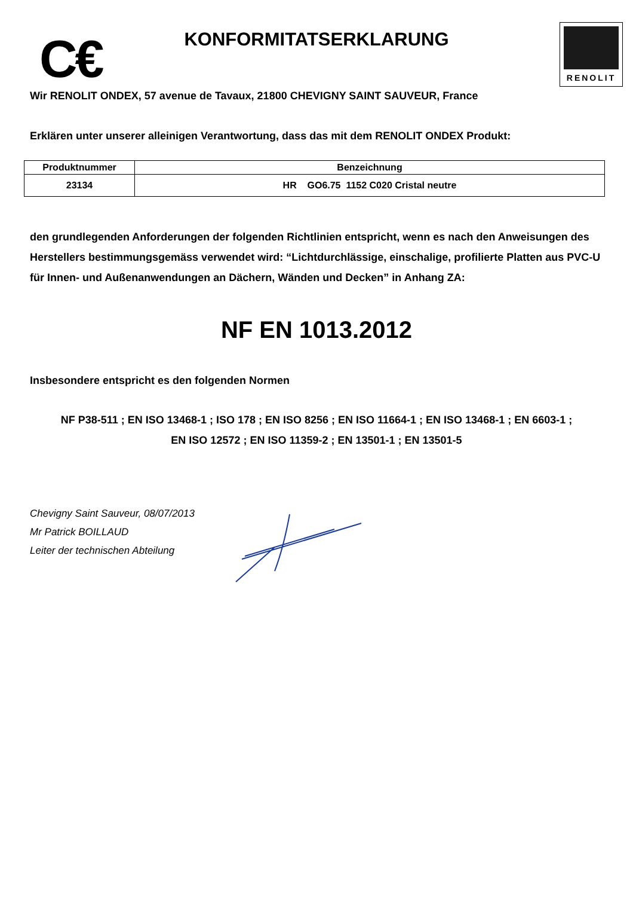C€
KONFORMITATSERKLARUNG
RENOLIT
Wir RENOLIT ONDEX, 57 avenue de Tavaux, 21800 CHEVIGNY SAINT SAUVEUR, France
Erklären unter unserer alleinigen Verantwortung, dass das mit dem RENOLIT ONDEX Produkt:
| Produktnummer | Benzeichnung |
| --- | --- |
| 23134 | HR GO6.75 1152 C020 Cristal neutre |
den grundlegenden Anforderungen der folgenden Richtlinien entspricht, wenn es nach den Anweisungen des Herstellers bestimmungsgemäss verwendet wird: “Lichtdurchlässige, einschalige, profilierte Platten aus PVC-U für Innen- und Außenanwendungen an Dächern, Wänden und Decken” in Anhang ZA:
NF EN 1013.2012
Insbesondere entspricht es den folgenden Normen
NF P38-511 ; EN ISO 13468-1 ; ISO 178 ; EN ISO 8256 ; EN ISO 11664-1 ; EN ISO 13468-1 ; EN 6603-1 ;
EN ISO 12572 ; EN ISO 11359-2 ; EN 13501-1 ; EN 13501-5
Chevigny Saint Sauveur, 08/07/2013
Mr Patrick BOILLAUD
Leiter der technischen Abteilung